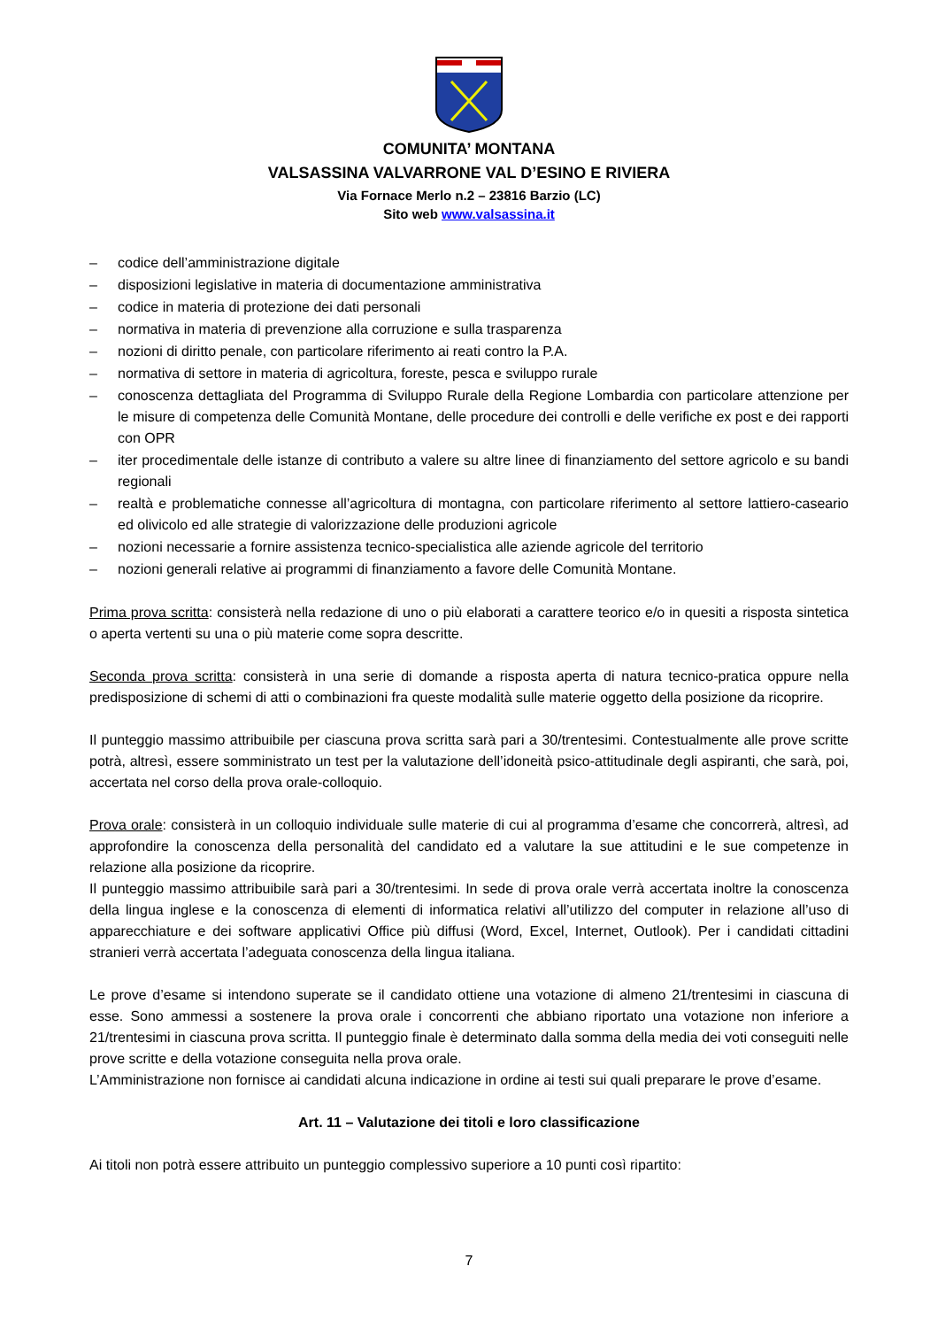COMUNITA’ MONTANA
VALSASSINA VALVARRONE VAL D’ESINO E RIVIERA
Via Fornace Merlo n.2 – 23816 Barzio (LC)
Sito web www.valsassina.it
– codice dell’amministrazione digitale
– disposizioni legislative in materia di documentazione amministrativa
– codice in materia di protezione dei dati personali
– normativa in materia di prevenzione alla corruzione e sulla trasparenza
– nozioni di diritto penale, con particolare riferimento ai reati contro la P.A.
– normativa di settore in materia di agricoltura, foreste, pesca e sviluppo rurale
– conoscenza dettagliata del Programma di Sviluppo Rurale della Regione Lombardia con particolare attenzione per le misure di competenza delle Comunità Montane, delle procedure dei controlli e delle verifiche ex post e dei rapporti con OPR
– iter procedimentale delle istanze di contributo a valere su altre linee di finanziamento del settore agricolo e su bandi regionali
– realtà e problematiche connesse all’agricoltura di montagna, con particolare riferimento al settore lattiero-caseario ed olivicolo ed alle strategie di valorizzazione delle produzioni agricole
– nozioni necessarie a fornire assistenza tecnico-specialistica alle aziende agricole del territorio
– nozioni generali relative ai programmi di finanziamento a favore delle Comunità Montane.
Prima prova scritta: consisterà nella redazione di uno o più elaborati a carattere teorico e/o in quesiti a risposta sintetica o aperta vertenti su una o più materie come sopra descritte.
Seconda prova scritta: consisterà in una serie di domande a risposta aperta di natura tecnico-pratica oppure nella predisposizione di schemi di atti o combinazioni fra queste modalità sulle materie oggetto della posizione da ricoprire.
Il punteggio massimo attribuibile per ciascuna prova scritta sarà pari a 30/trentesimi. Contestualmente alle prove scritte potrà, altresì, essere somministrato un test per la valutazione dell’idoneità psico-attitudinale degli aspiranti, che sarà, poi, accertata nel corso della prova orale-colloquio.
Prova orale: consisterà in un colloquio individuale sulle materie di cui al programma d’esame che concorrerà, altresì, ad approfondire la conoscenza della personalità del candidato ed a valutare la sue attitudini e le sue competenze in relazione alla posizione da ricoprire.
Il punteggio massimo attribuibile sarà pari a 30/trentesimi. In sede di prova orale verrà accertata inoltre la conoscenza della lingua inglese e la conoscenza di elementi di informatica relativi all’utilizzo del computer in relazione all’uso di apparecchiature e dei software applicativi Office più diffusi (Word, Excel, Internet, Outlook). Per i candidati cittadini stranieri verrà accertata l’adeguata conoscenza della lingua italiana.
Le prove d’esame si intendono superate se il candidato ottiene una votazione di almeno 21/trentesimi in ciascuna di esse. Sono ammessi a sostenere la prova orale i concorrenti che abbiano riportato una votazione non inferiore a 21/trentesimi in ciascuna prova scritta. Il punteggio finale è determinato dalla somma della media dei voti conseguiti nelle prove scritte e della votazione conseguita nella prova orale.
L’Amministrazione non fornisce ai candidati alcuna indicazione in ordine ai testi sui quali preparare le prove d’esame.
Art. 11 – Valutazione dei titoli e loro classificazione
Ai titoli non potrà essere attribuito un punteggio complessivo superiore a 10 punti così ripartito:
7